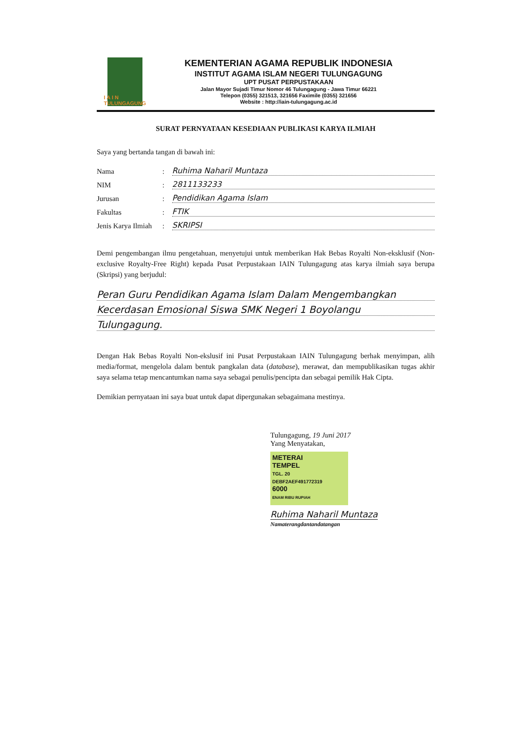I A I N
TULUNGAGUNG
KEMENTERIAN AGAMA REPUBLIK INDONESIA
INSTITUT AGAMA ISLAM NEGERI TULUNGAGUNG
UPT PUSAT PERPUSTAKAAN
Jalan Mayor Sujadi Timur Nomor 46 Tulungagung - Jawa Timur 66221
Telepon (0355) 321513, 321656 Faximile (0355) 321656
Website : http://iain-tulungagung.ac.id
SURAT PERNYATAAN KESEDIAAN PUBLIKASI KARYA ILMIAH
Saya yang bertanda tangan di bawah ini:
Nama: Ruhima Naharil Muntaza
NIM: 2811133233
Jurusan: Pendidikan Agama Islam
Fakultas: FTIK
Jenis Karya Ilmiah: SKRIPSI
Demi pengembangan ilmu pengetahuan, menyetujui untuk memberikan Hak Bebas Royalti Non-eksklusif (Non-exclusive Royalty-Free Right) kepada Pusat Perpustakaan IAIN Tulungagung atas karya ilmiah saya berupa (Skripsi) yang berjudul:
Peran Guru Pendidikan Agama Islam Dalam Mengembangkan
Kecerdasan Emosional Siswa SMK Negeri 1 Boyolangu
Tulungagung.
Dengan Hak Bebas Royalti Non-ekslusif ini Pusat Perpustakaan IAIN Tulungagung berhak menyimpan, alih media/format, mengelola dalam bentuk pangkalan data (database), merawat, dan mempublikasikan tugas akhir saya selama tetap mencantumkan nama saya sebagai penulis/pencipta dan sebagai pemilik Hak Cipta.
Demikian pernyataan ini saya buat untuk dapat dipergunakan sebagaimana mestinya.
Tulungagung, 19 Juni 2017
Yang Menyatakan,
METERAI
TEMPEL
TGL. 20
DEBF2AEF491772319
6000
ENAM RIBU RUPIAH
Ruhima Naharil Muntaza
Namaterangdantandatangan